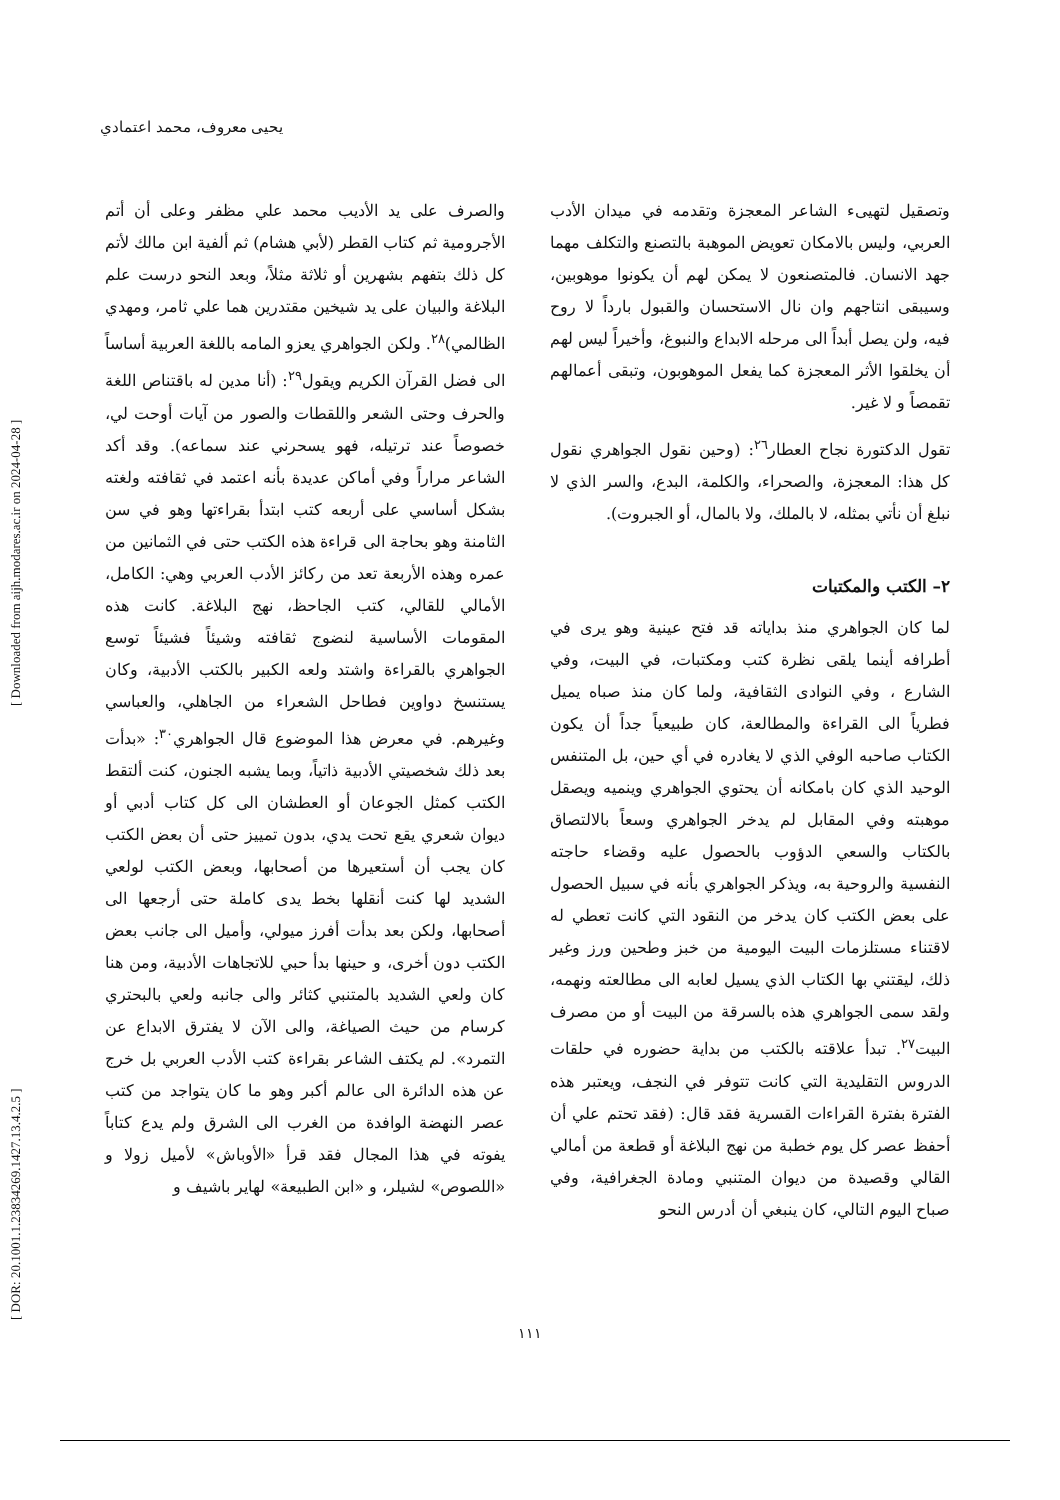يحيى معروف، محمد اعتمادي
[ DOR: 20.1001.1.23834269.1427.13.4.2.5 ] [ Downloaded from aijh.modares.ac.ir on 2024-04-28 ]
وتصقيل لتهيىء الشاعر المعجزة وتقدمه في ميدان الأدب العربي، وليس بالامكان تعويض الموهبة بالتصنع والتكلف مهما جهد الانسان. فالمتصنعون لا يمكن لهم أن يكونوا موهوبين، وسيبقى انتاجهم وان نال الاستحسان والقبول بارداً لا روح فيه، ولن يصل أبداً الى مرحله الابداع والنبوغ، وأخيراً ليس لهم أن يخلقوا الأثر المعجزة كما يفعل الموهوبون، وتبقى أعمالهم تقمصاً و لا غير.
تقول الدكتورة نجاح العطار<sup>٢٦</sup>: (وحين نقول الجواهري نقول كل هذا: المعجزة، والصحراء، والكلمة، البدع، والسر الذي لا نبلغ أن نأتي بمثله، لا بالملك، ولا بالمال، أو الجبروت).
٢– الكتب والمكتبات
لما كان الجواهري منذ بداياته قد فتح عينية وهو يرى في أطرافه أينما يلقى نظرة كتب ومكتبات، في البيت، وفي الشارع ، وفي النوادى الثقافية، ولما كان منذ صباه يميل فطرياً الى القراءة والمطالعة، كان طبيعياً جداً أن يكون الكتاب صاحبه الوفي الذي لا يغادره في أي حين، بل المتنفس الوحيد الذي كان بامكانه أن يحتوي الجواهري وينميه ويصقل موهبته وفي المقابل لم يدخر الجواهري وسعاً بالالتصاق بالكتاب والسعي الدؤوب بالحصول عليه وقضاء حاجته النفسية والروحية به، ويذكر الجواهري بأنه في سبيل الحصول على بعض الكتب كان يدخر من النقود التي كانت تعطي له لاقتناء مستلزمات البيت اليومية من خبز وطحين ورز وغير ذلك، ليقتني بها الكتاب الذي يسيل لعابه الى مطالعته ونهمه، ولقد سمى الجواهري هذه بالسرقة من البيت أو من مصرف البيت<sup>٢٧</sup>. تبدأ علاقته بالكتب من بداية حضوره في حلقات الدروس التقليدية التي كانت تتوفر في النجف، ويعتبر هذه الفترة بفترة القراءات القسرية فقد قال: (فقد تحتم علي أن أحفظ عصر كل يوم خطبة من نهج البلاغة أو قطعة من أمالي القالي وقصيدة من ديوان المتنبي ومادة الجغرافية، وفي صباح اليوم التالي، كان ينبغي أن أدرس النحو
والصرف على يد الأديب محمد علي مظفر وعلى أن أتم الأجرومية ثم كتاب القطر (لأبي هشام) ثم ألفية ابن مالك لأتم كل ذلك بتفهم بشهرين أو ثلاثة مثلاً، وبعد النحو درست علم البلاغة والبيان على يد شيخين مقتدرين هما علي ثامر، ومهدي الظالمي)<sup>٢٨</sup>. ولكن الجواهري يعزو المامه باللغة العربية أساساً الى فضل القرآن الكريم ويقول<sup>٢٩</sup>: (أنا مدين له باقتناص اللغة والحرف وحتى الشعر واللقطات والصور من آيات أوحت لي، خصوصاً عند ترتيله، فهو يسحرني عند سماعه). وقد أكد الشاعر مراراً وفي أماكن عديدة بأنه اعتمد في ثقافته ولغته بشكل أساسي على أربعه كتب ابتدأ بقراءتها وهو في سن الثامنة وهو بحاجة الى قراءة هذه الكتب حتى في الثمانين من عمره وهذه الأربعة تعد من ركائز الأدب العربي وهي: الكامل، الأمالي للقالي، كتب الجاحظ، نهج البلاغة. كانت هذه المقومات الأساسية لنضوج ثقافته وشيئاً فشيئاً توسع الجواهري بالقراءة واشتد ولعه الكبير بالكتب الأدبية، وكان يستنسخ دواوين فطاحل الشعراء من الجاهلي، والعباسي وغيرهم. في معرض هذا الموضوع قال الجواهري<sup>٣٠</sup>: «بدأت بعد ذلك شخصيتي الأدبية ذاتياً، وبما يشبه الجنون، كنت ألتقط الكتب كمثل الجوعان أو العطشان الى كل كتاب أدبي أو ديوان شعري يقع تحت يدي، بدون تمييز حتى أن بعض الكتب كان يجب أن أستعيرها من أصحابها، وبعض الكتب لولعي الشديد لها كنت أنقلها بخط يدى كاملة حتى أرجعها الى أصحابها، ولكن بعد بدأت أفرز ميولي، وأميل الى جانب بعض الكتب دون أخرى، و حينها بدأ حبي للاتجاهات الأدبية، ومن هنا كان ولعي الشديد بالمتنبي كثائر والى جانبه ولعي بالبحتري كرسام من حيث الصياغة، والى الآن لا يفترق الابداع عن التمرد». لم يكتف الشاعر بقراءة كتب الأدب العربي بل خرج عن هذه الدائرة الى عالم أكبر وهو ما كان يتواجد من كتب عصر النهضة الوافدة من الغرب الى الشرق ولم يدع كتاباً يفوته في هذا المجال فقد قرأ «الأوباش» لأميل زولا و «اللصوص» لشيلر، و «ابن الطبيعة» لهاير باشيف و
١١١